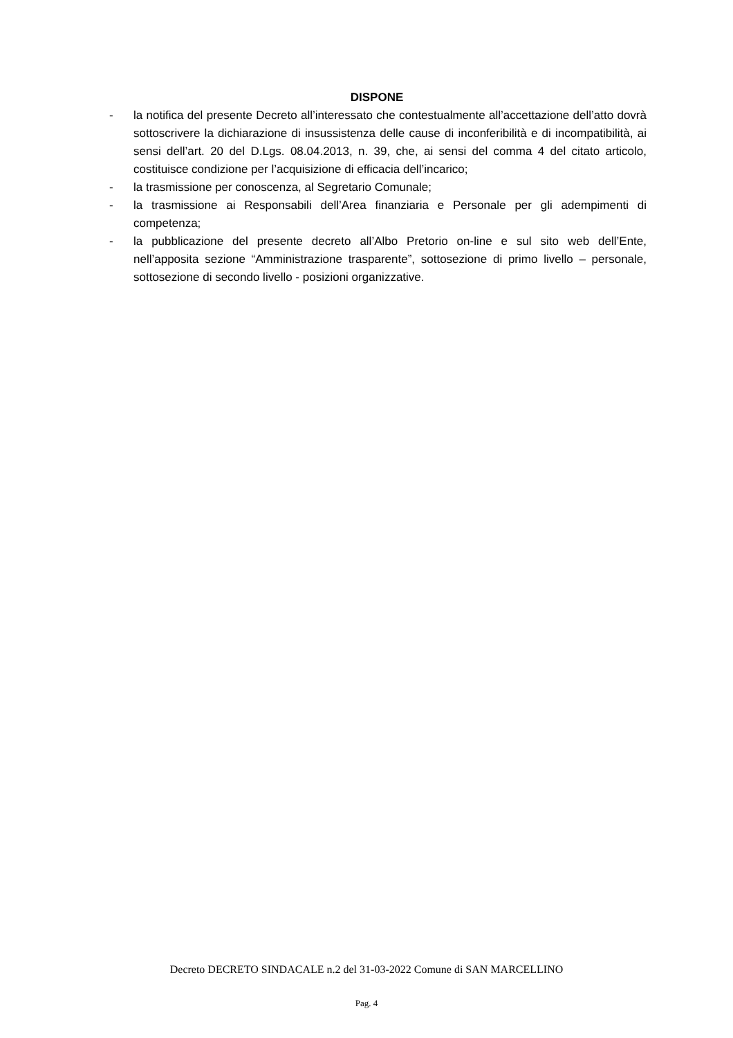DISPONE
- la notifica del presente Decreto all’interessato che contestualmente all’accettazione dell’atto dovrà sottoscrivere la dichiarazione di insussistenza delle cause di inconferibilità e di incompatibilità, ai sensi dell’art. 20 del D.Lgs. 08.04.2013, n. 39, che, ai sensi del comma 4 del citato articolo, costituisce condizione per l’acquisizione di efficacia dell’incarico;
- la trasmissione per conoscenza, al Segretario Comunale;
- la trasmissione ai Responsabili dell’Area finanziaria e Personale per gli adempimenti di competenza;
- la pubblicazione del presente decreto all’Albo Pretorio on-line e sul sito web dell’Ente, nell’apposita sezione “Amministrazione trasparente”, sottosezione di primo livello – personale, sottosezione di secondo livello - posizioni organizzative.
Decreto DECRETO SINDACALE n.2 del 31-03-2022 Comune di SAN MARCELLINO
Pag. 4